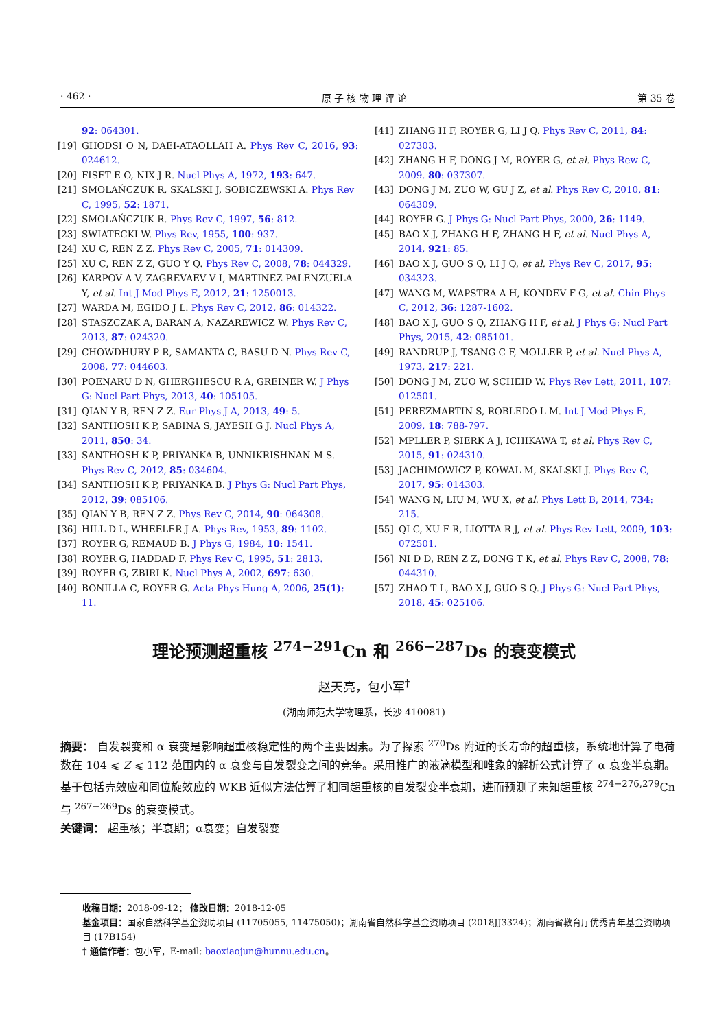· 462 · 原 子 核 物 理 评 论 第 35 卷
92: 064301.
[19] GHODSI O N, DAEI-ATAOLLAH A. Phys Rev C, 2016, 93: 024612.
[20] FISET E O, NIX J R. Nucl Phys A, 1972, 193: 647.
[21] SMOLAŃCZUK R, SKALSKI J, SOBICZEWSKI A. Phys Rev C, 1995, 52: 1871.
[22] SMOLAŃCZUK R. Phys Rev C, 1997, 56: 812.
[23] SWIATECKI W. Phys Rev, 1955, 100: 937.
[24] XU C, REN Z Z. Phys Rev C, 2005, 71: 014309.
[25] XU C, REN Z Z, GUO Y Q. Phys Rev C, 2008, 78: 044329.
[26] KARPOV A V, ZAGREVAEV V I, MARTINEZ PALENZUELA Y, et al. Int J Mod Phys E, 2012, 21: 1250013.
[27] WARDA M, EGIDO J L. Phys Rev C, 2012, 86: 014322.
[28] STASZCZAK A, BARAN A, NAZAREWICZ W. Phys Rev C, 2013, 87: 024320.
[29] CHOWDHURY P R, SAMANTA C, BASU D N. Phys Rev C, 2008, 77: 044603.
[30] POENARU D N, GHERGHESCU R A, GREINER W. J Phys G: Nucl Part Phys, 2013, 40: 105105.
[31] QIAN Y B, REN Z Z. Eur Phys J A, 2013, 49: 5.
[32] SANTHOSH K P, SABINA S, JAYESH G J. Nucl Phys A, 2011, 850: 34.
[33] SANTHOSH K P, PRIYANKA B, UNNIKRISHNAN M S. Phys Rev C, 2012, 85: 034604.
[34] SANTHOSH K P, PRIYANKA B. J Phys G: Nucl Part Phys, 2012, 39: 085106.
[35] QIAN Y B, REN Z Z. Phys Rev C, 2014, 90: 064308.
[36] HILL D L, WHEELER J A. Phys Rev, 1953, 89: 1102.
[37] ROYER G, REMAUD B. J Phys G, 1984, 10: 1541.
[38] ROYER G, HADDAD F. Phys Rev C, 1995, 51: 2813.
[39] ROYER G, ZBIRI K. Nucl Phys A, 2002, 697: 630.
[40] BONILLA C, ROYER G. Acta Phys Hung A, 2006, 25(1): 11.
[41] ZHANG H F, ROYER G, LI J Q. Phys Rev C, 2011, 84: 027303.
[42] ZHANG H F, DONG J M, ROYER G, et al. Phys Rew C, 2009. 80: 037307.
[43] DONG J M, ZUO W, GU J Z, et al. Phys Rev C, 2010, 81: 064309.
[44] ROYER G. J Phys G: Nucl Part Phys, 2000, 26: 1149.
[45] BAO X J, ZHANG H F, ZHANG H F, et al. Nucl Phys A, 2014, 921: 85.
[46] BAO X J, GUO S Q, LI J Q, et al. Phys Rev C, 2017, 95: 034323.
[47] WANG M, WAPSTRA A H, KONDEV F G, et al. Chin Phys C, 2012, 36: 1287-1602.
[48] BAO X J, GUO S Q, ZHANG H F, et al. J Phys G: Nucl Part Phys, 2015, 42: 085101.
[49] RANDRUP J, TSANG C F, MOLLER P, et al. Nucl Phys A, 1973, 217: 221.
[50] DONG J M, ZUO W, SCHEID W. Phys Rev Lett, 2011, 107: 012501.
[51] PEREZMARTIN S, ROBLEDO L M. Int J Mod Phys E, 2009, 18: 788-797.
[52] MPLLER P, SIERK A J, ICHIKAWA T, et al. Phys Rev C, 2015, 91: 024310.
[53] JACHIMOWICZ P, KOWAL M, SKALSKI J. Phys Rev C, 2017, 95: 014303.
[54] WANG N, LIU M, WU X, et al. Phys Lett B, 2014, 734: 215.
[55] QI C, XU F R, LIOTTA R J, et al. Phys Rev Lett, 2009, 103: 072501.
[56] NI D D, REN Z Z, DONG T K, et al. Phys Rev C, 2008, 78: 044310.
[57] ZHAO T L, BAO X J, GUO S Q. J Phys G: Nucl Part Phys, 2018, 45: 025106.
理论预测超重核 <sup>274−291</sup>Cn 和 <sup>266−287</sup>Ds 的衰变模式
赵天亮，包小军<sup>†</sup>
(湖南师范大学物理系，长沙 410081)
摘要： 自发裂变和 α 衰变是影响超重核稳定性的两个主要因素。为了探索 <sup>270</sup>Ds 附近的长寿命的超重核，系统地计算了电荷数在 104 ⩽ Z ⩽ 112 范围内的 α 衰变与自发裂变之间的竞争。采用推广的液滴模型和唯象的解析公式计算了 α 衰变半衰期。基于包括壳效应和同位旋效应的 WKB 近似方法估算了相同超重核的自发裂变半衰期，进而预测了未知超重核 <sup>274−276,279</sup>Cn 与 <sup>267−269</sup>Ds 的衰变模式。
关键词： 超重核；半衰期；α衰变；自发裂变
收稿日期：2018-09-12； 修改日期：2018-12-05
基金项目：国家自然科学基金资助项目 (11705055, 11475050)；湖南省自然科学基金资助项目 (2018JJ3324)；湖南省教育厅优秀青年基金资助项目 (17B154)
† 通信作者：包小军，E-mail: baoxiaojun@hunnu.edu.cn。